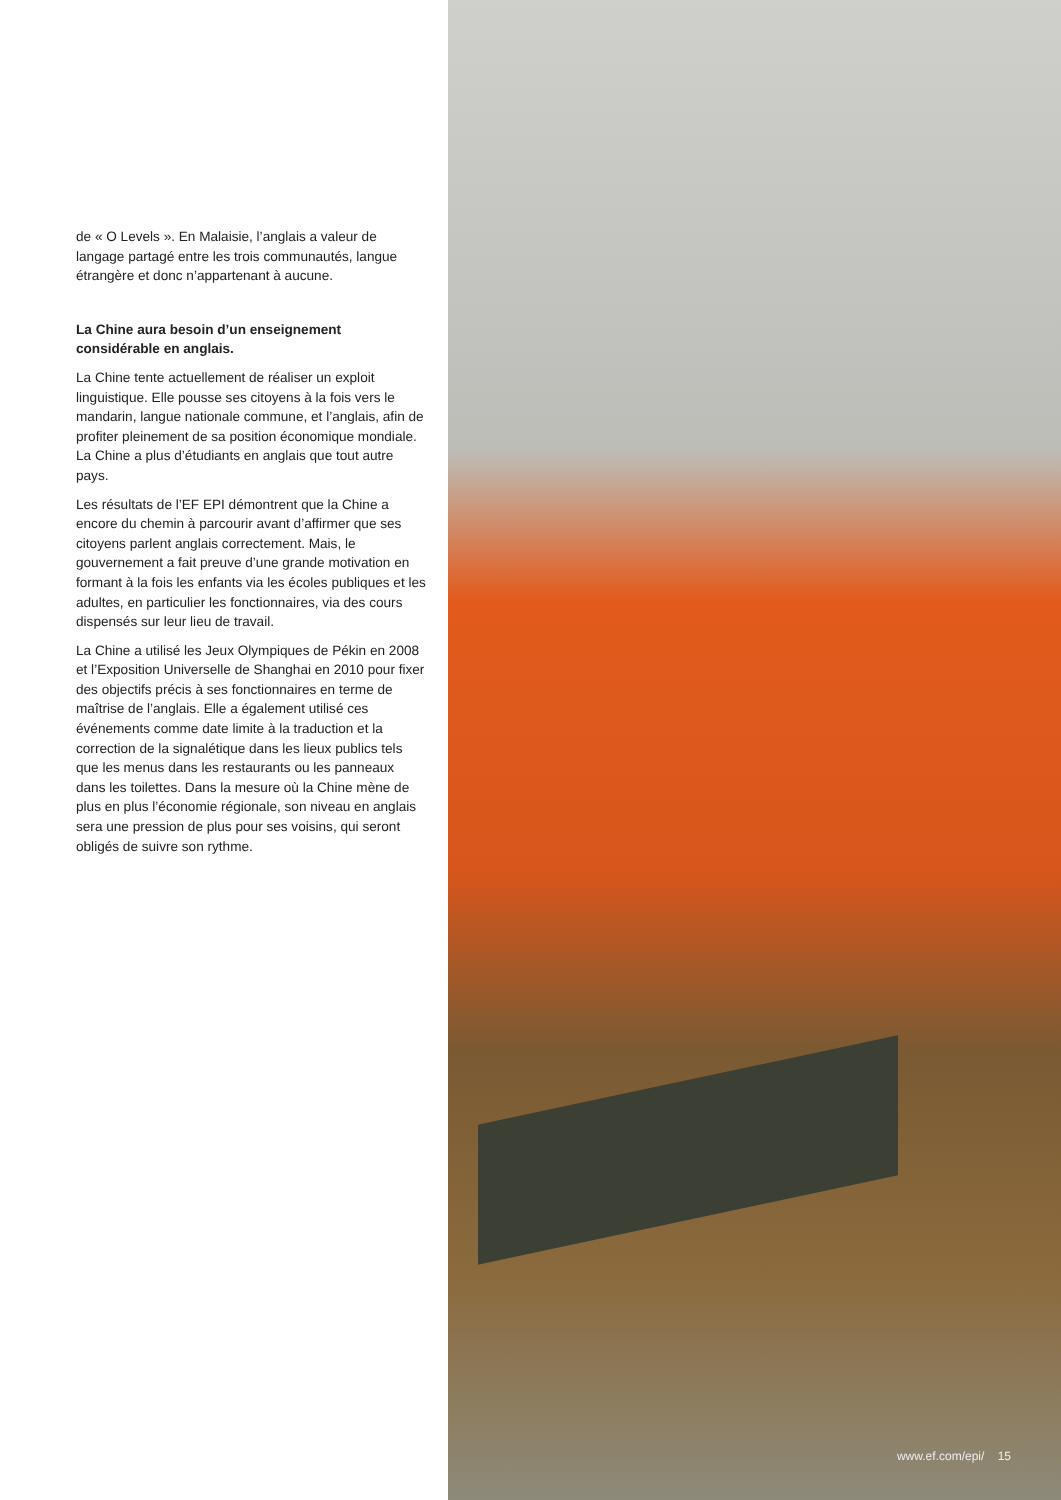de « O Levels ». En Malaisie, l’anglais a valeur de langage partagé entre les trois communautés, langue étrangère et donc n’appartenant à aucune.
La Chine aura besoin d’un enseignement considérable en anglais.
La Chine tente actuellement de réaliser un exploit linguistique. Elle pousse ses citoyens à la fois vers le mandarin, langue nationale commune, et l’anglais, afin de profiter pleinement de sa position économique mondiale. La Chine a plus d’étudiants en anglais que tout autre pays.
Les résultats de l’EF EPI démontrent que la Chine a encore du chemin à parcourir avant d’affirmer que ses citoyens parlent anglais correctement. Mais, le gouvernement a fait preuve d’une grande motivation en formant à la fois les enfants via les écoles publiques et les adultes, en particulier les fonctionnaires, via des cours dispensés sur leur lieu de travail.
La Chine a utilisé les Jeux Olympiques de Pékin en 2008 et l’Exposition Universelle de Shanghai en 2010 pour fixer des objectifs précis à ses fonctionnaires en terme de maîtrise de l’anglais. Elle a également utilisé ces événements comme date limite à la traduction et la correction de la signalétique dans les lieux publics tels que les menus dans les restaurants ou les panneaux dans les toilettes. Dans la mesure où la Chine mène de plus en plus l’économie régionale, son niveau en anglais sera une pression de plus pour ses voisins, qui seront obligés de suivre son rythme.
www.ef.com/epi/ 15